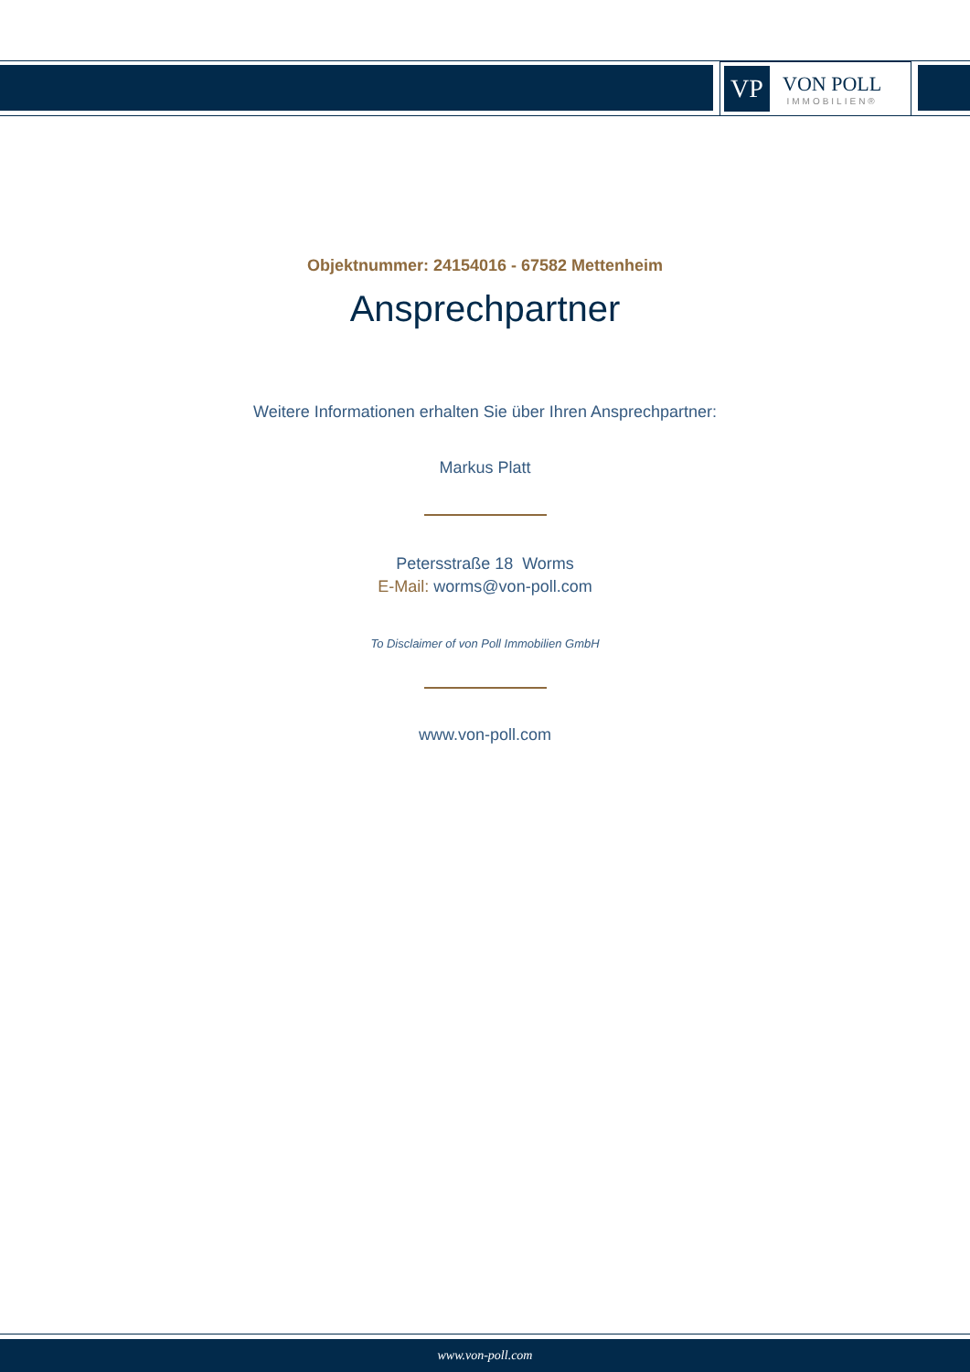VP
VON POLL
IMMOBILIEN®
Objektnummer: 24154016 - 67582 Mettenheim
Ansprechpartner
Weitere Informationen erhalten Sie über Ihren Ansprechpartner:
Markus Platt
Petersstraße 18 Worms
E-Mail: worms@von-poll.com
To Disclaimer of von Poll Immobilien GmbH
www.von-poll.com
www.von-poll.com